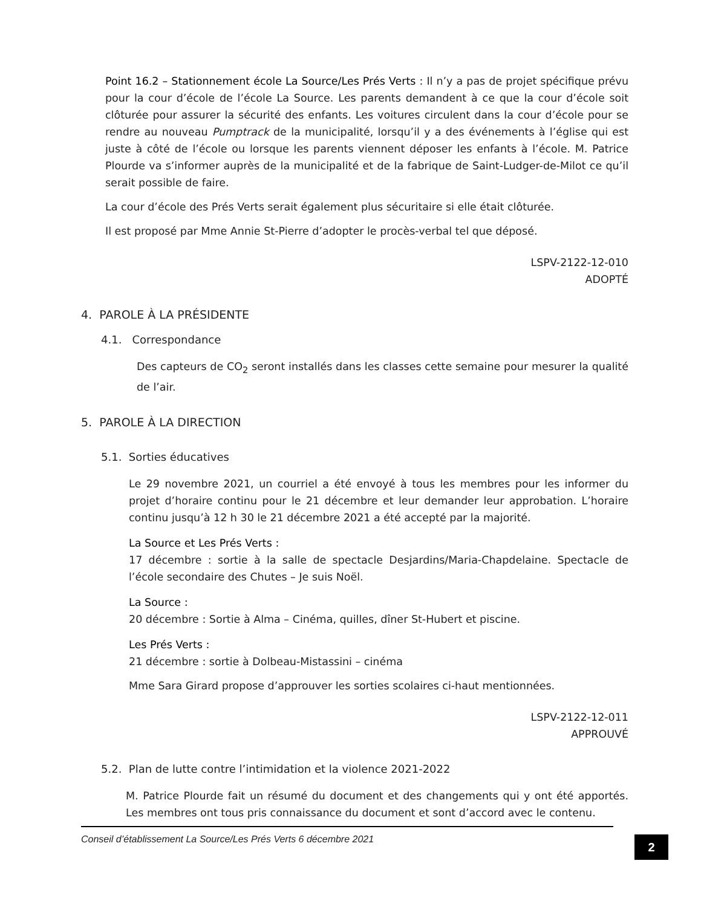Point 16.2 – Stationnement école La Source/Les Prés Verts : Il n’y a pas de projet spécifique prévu pour la cour d’école de l’école La Source. Les parents demandent à ce que la cour d’école soit clôturée pour assurer la sécurité des enfants. Les voitures circulent dans la cour d’école pour se rendre au nouveau Pumptrack de la municipalité, lorsqu’il y a des événements à l’église qui est juste à côté de l’école ou lorsque les parents viennent déposer les enfants à l’école. M. Patrice Plourde va s’informer auprès de la municipalité et de la fabrique de Saint-Ludger-de-Milot ce qu’il serait possible de faire.
La cour d’école des Prés Verts serait également plus sécuritaire si elle était clôturée.
Il est proposé par Mme Annie St-Pierre d’adopter le procès-verbal tel que déposé.
LSPV-2122-12-010
ADOPTÉ
4. PAROLE À LA PRÉSIDENTE
4.1. Correspondance
Des capteurs de CO<sub>2</sub> seront installés dans les classes cette semaine pour mesurer la qualité de l’air.
5. PAROLE À LA DIRECTION
5.1. Sorties éducatives
Le 29 novembre 2021, un courriel a été envoyé à tous les membres pour les informer du projet d’horaire continu pour le 21 décembre et leur demander leur approbation. L’horaire continu jusqu’à 12 h 30 le 21 décembre 2021 a été accepté par la majorité.
La Source et Les Prés Verts :
17 décembre : sortie à la salle de spectacle Desjardins/Maria-Chapdelaine. Spectacle de l’école secondaire des Chutes – Je suis Noël.
La Source :
20 décembre : Sortie à Alma – Cinéma, quilles, dîner St-Hubert et piscine.
Les Prés Verts :
21 décembre : sortie à Dolbeau-Mistassini – cinéma
Mme Sara Girard propose d’approuver les sorties scolaires ci-haut mentionnées.
LSPV-2122-12-011
APPROUVÉ
5.2. Plan de lutte contre l’intimidation et la violence 2021-2022
M. Patrice Plourde fait un résumé du document et des changements qui y ont été apportés. Les membres ont tous pris connaissance du document et sont d’accord avec le contenu.
Conseil d’établissement La Source/Les Prés Verts 6 décembre 2021
2